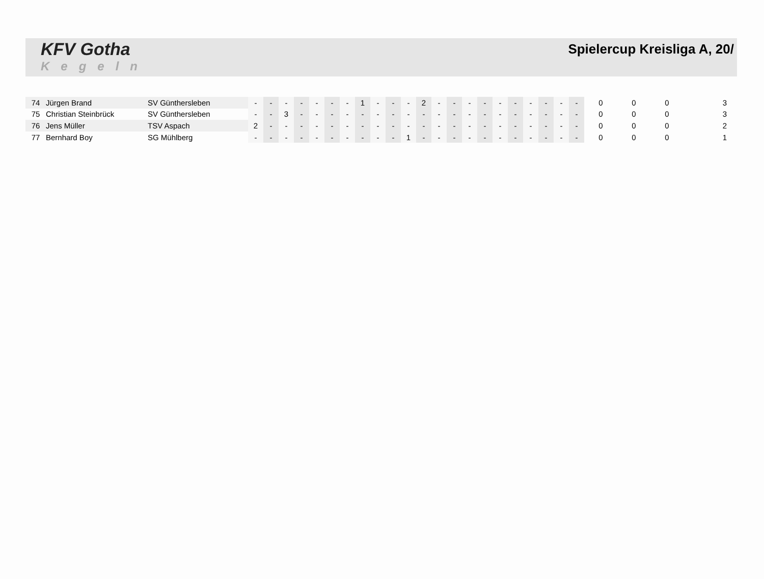KFV Gotha
Kegeln
Spielercup Kreisliga A, 20/
| 74 | Jürgen Brand | SV Günthersleben | - | - | - | - | - | - | - | 1 | - | - | - | 2 | - | - | - | - | - | - | - | - | - | - | 0 | 0 | 0 | 3 |
| 75 | Christian Steinbrück | SV Günthersleben | - | - | 3 | - | - | - | - | - | - | - | - | - | - | - | - | - | - | - | - | - | - | - | 0 | 0 | 0 | 3 |
| 76 | Jens Müller | TSV Aspach | 2 | - | - | - | - | - | - | - | - | - | - | - | - | - | - | - | - | - | - | - | - | - | 0 | 0 | 0 | 2 |
| 77 | Bernhard Boy | SG Mühlberg | - | - | - | - | - | - | - | - | - | - | 1 | - | - | - | - | - | - | - | - | - | - | - | 0 | 0 | 0 | 1 |